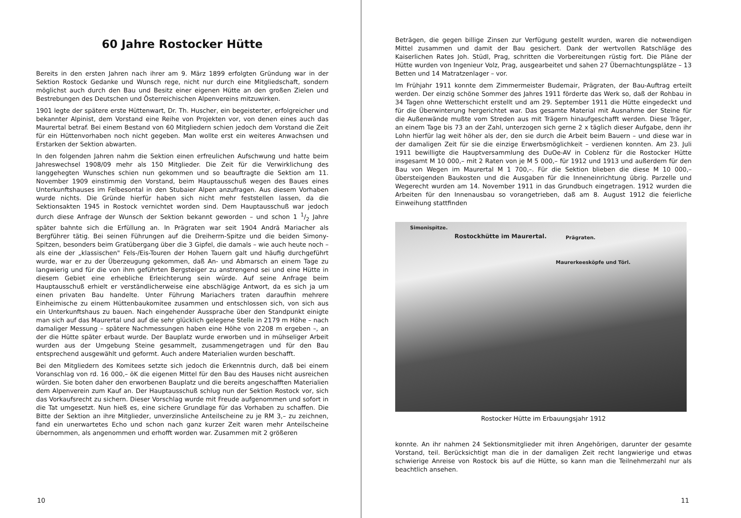60 Jahre Rostocker Hütte
Bereits in den ersten Jahren nach ihrer am 9. März 1899 erfolgten Gründung war in der Sektion Rostock Gedanke und Wunsch rege, nicht nur durch eine Mitgliedschaft, sondern möglichst auch durch den Bau und Besitz einer eigenen Hütte an den großen Zielen und Bestrebungen des Deutschen und Österreichischen Alpenvereins mitzuwirken.
1901 legte der spätere erste Hüttenwart, Dr. Th. Huscher, ein begeisterter, erfolgreicher und bekannter Alpinist, dem Vorstand eine Reihe von Projekten vor, von denen eines auch das Maurertal betraf. Bei einem Bestand von 60 Mitgliedern schien jedoch dem Vorstand die Zeit für ein Hüttenvorhaben noch nicht gegeben. Man wollte erst ein weiteres Anwachsen und Erstarken der Sektion abwarten.
In den folgenden Jahren nahm die Sektion einen erfreulichen Aufschwung und hatte beim Jahreswechsel 1908/09 mehr als 150 Mitglieder. Die Zeit für die Verwirklichung des langgehegten Wunsches schien nun gekommen und so beauftragte die Sektion am 11. November 1909 einstimmig den Vorstand, beim Hauptausschuß wegen des Baues eines Unterkunftshauses im Felbesontal in den Stubaier Alpen anzufragen. Aus diesem Vorhaben wurde nichts. Die Gründe hierfür haben sich nicht mehr feststellen lassen, da die Sektionsakten 1945 in Rostock vernichtet worden sind. Dem Hauptausschuß war jedoch durch diese Anfrage der Wunsch der Sektion bekannt geworden – und schon 1 1/2 Jahre später bahnte sich die Erfüllung an. In Prägraten war seit 1904 Andrä Mariacher als Bergführer tätig. Bei seinen Führungen auf die Dreiherrn-Spitze und die beiden Simony-Spitzen, besonders beim Gratübergang über die 3 Gipfel, die damals – wie auch heute noch – als eine der „klassischen" Fels-/Eis-Touren der Hohen Tauern galt und häufig durchgeführt wurde, war er zu der Überzeugung gekommen, daß An- und Abmarsch an einem Tage zu langwierig und für die von ihm geführten Bergsteiger zu anstrengend sei und eine Hütte in diesem Gebiet eine erhebliche Erleichterung sein würde. Auf seine Anfrage beim Hauptausschuß erhielt er verständlicherweise eine abschlägige Antwort, da es sich ja um einen privaten Bau handelte. Unter Führung Mariachers traten daraufhin mehrere Einheimische zu einem Hüttenbaukomitee zusammen und entschlossen sich, von sich aus ein Unterkunftshaus zu bauen. Nach eingehender Aussprache über den Standpunkt einigte man sich auf das Maurertal und auf die sehr glücklich gelegene Stelle in 2179 m Höhe – nach damaliger Messung – spätere Nachmessungen haben eine Höhe von 2208 m ergeben –, an der die Hütte später erbaut wurde. Der Bauplatz wurde erworben und in mühseliger Arbeit wurden aus der Umgebung Steine gesammelt, zusammengetragen und für den Bau entsprechend ausgewählt und geformt. Auch andere Materialien wurden beschafft.
Bei den Mitgliedern des Komitees setzte sich jedoch die Erkenntnis durch, daß bei einem Voranschlag von rd. 16 000,– öK die eigenen Mittel für den Bau des Hauses nicht ausreichen würden. Sie boten daher den erworbenen Bauplatz und die bereits angeschafften Materialien dem Alpenverein zum Kauf an. Der Hauptausschuß schlug nun der Sektion Rostock vor, sich das Vorkaufsrecht zu sichern. Dieser Vorschlag wurde mit Freude aufgenommen und sofort in die Tat umgesetzt. Nun hieß es, eine sichere Grundlage für das Vorhaben zu schaffen. Die Bitte der Sektion an ihre Mitglieder, unverzinsliche Anteilscheine zu je RM 3,– zu zeichnen, fand ein unerwartetes Echo und schon nach ganz kurzer Zeit waren mehr Anteilscheine übernommen, als angenommen und erhofft worden war. Zusammen mit 2 größeren
10
Beträgen, die gegen billige Zinsen zur Verfügung gestellt wurden, waren die notwendigen Mittel zusammen und damit der Bau gesichert. Dank der wertvollen Ratschläge des Kaiserlichen Rates Joh. Stüdl, Prag, schritten die Vorbereitungen rüstig fort. Die Pläne der Hütte wurden von Ingenieur Volz, Prag, ausgearbeitet und sahen 27 Übernachtungsplätze – 13 Betten und 14 Matratzenlager – vor.
Im Frühjahr 1911 konnte dem Zimmermeister Budemair, Prägraten, der Bau-Auftrag erteilt werden. Der einzig schöne Sommer des Jahres 1911 förderte das Werk so, daß der Rohbau in 34 Tagen ohne Wetterschicht erstellt und am 29. September 1911 die Hütte eingedeckt und für die Überwinterung hergerichtet war. Das gesamte Material mit Ausnahme der Steine für die Außenwände mußte vom Streden aus mit Trägern hinaufgeschafft werden. Diese Träger, an einem Tage bis 73 an der Zahl, unterzogen sich gerne 2 x täglich dieser Aufgabe, denn ihr Lohn hierfür lag weit höher als der, den sie durch die Arbeit beim Bauern – und diese war in der damaligen Zeit für sie die einzige Erwerbsmöglichkeit – verdienen konnten. Am 23. Juli 1911 bewilligte die Hauptversammlung des DuOe-AV in Coblenz für die Rostocker Hütte insgesamt M 10 000,– mit 2 Raten von je M 5 000,– für 1912 und 1913 und außerdem für den Bau von Wegen im Maurertal M 1 700,–. Für die Sektion blieben die diese M 10 000,– übersteigenden Baukosten und die Ausgaben für die Inneneinrichtung übrig. Parzelle und Wegerecht wurden am 14. November 1911 in das Grundbuch eingetragen. 1912 wurden die Arbeiten für den Innenausbau so vorangetrieben, daß am 8. August 1912 die feierliche Einweihung stattfinden
Simonispitze.
Rostockhütte im Maurertal. Prägraten.
Maurerkeesköpfe und Törl.
Rostocker Hütte im Erbauungsjahr 1912
konnte. An ihr nahmen 24 Sektionsmitglieder mit ihren Angehörigen, darunter der gesamte Vorstand, teil. Berücksichtigt man die in der damaligen Zeit recht langwierige und etwas schwierige Anreise von Rostock bis auf die Hütte, so kann man die Teilnehmerzahl nur als beachtlich ansehen.
11